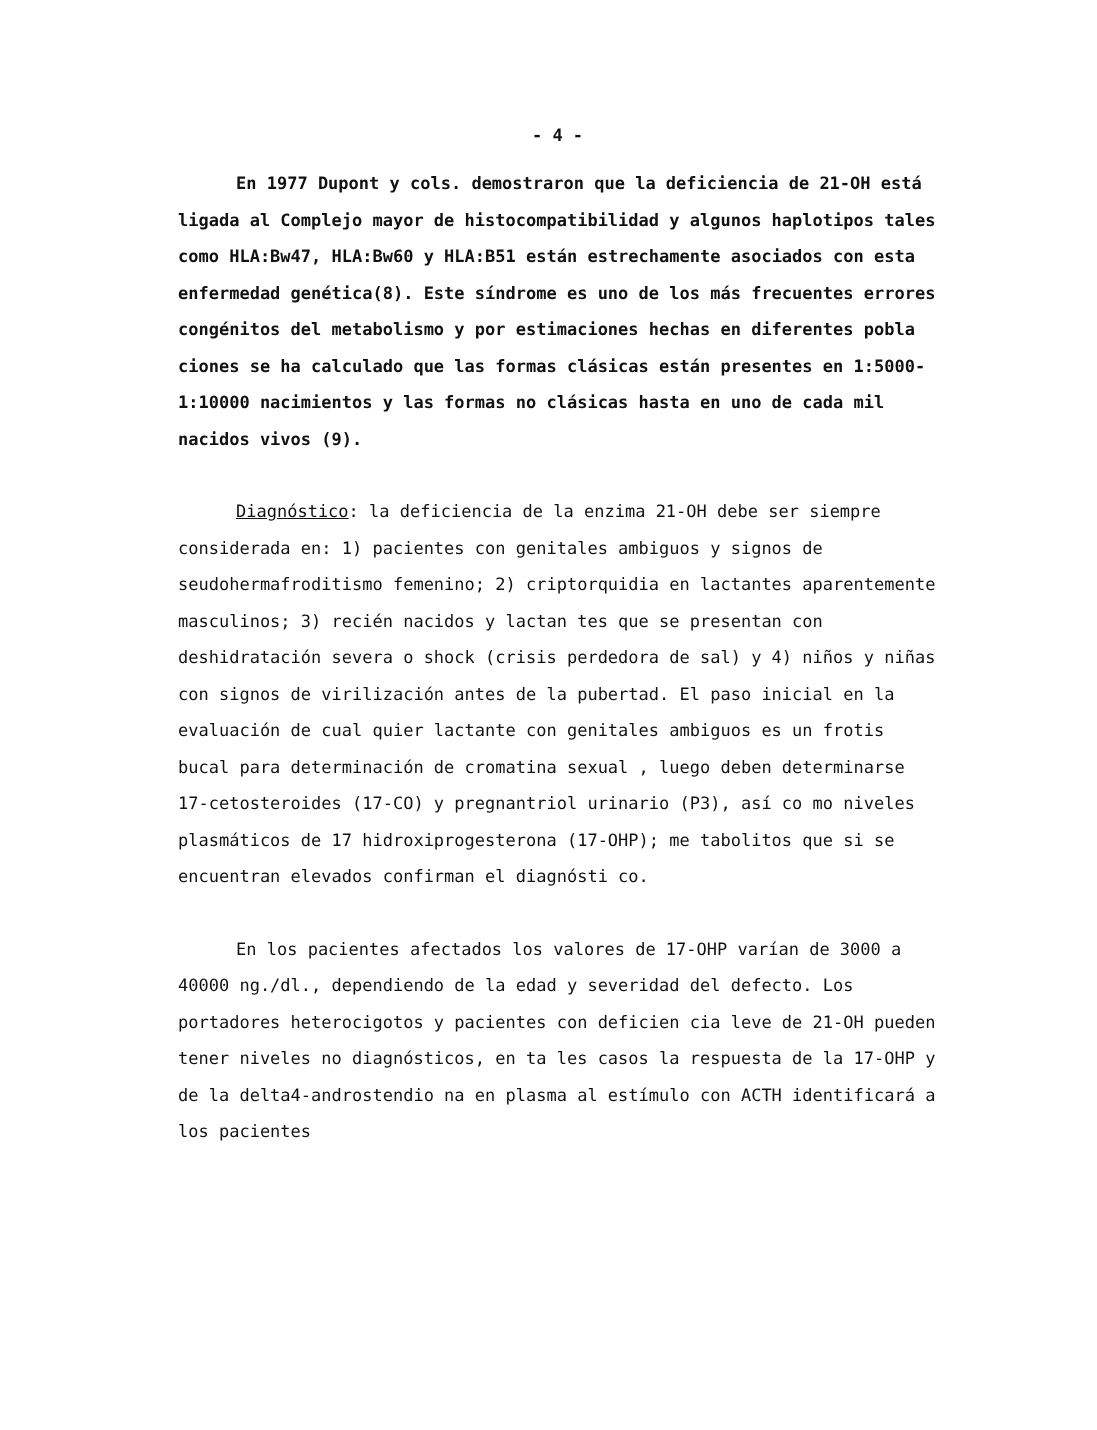- 4 -
En 1977 Dupont y cols. demostraron que la deficiencia de 21-OH está ligada al Complejo mayor de histocompatibilidad y algunos haplotipos tales como HLA:Bw47, HLA:Bw60 y HLA:B51 es tán estrechamente asociados con esta enfermedad genética(8). Este síndrome es uno de los más frecuentes errores congénitos del metabolismo y por estimaciones hechas en diferentes pobla ciones se ha calculado que las formas clásicas están presentes en 1:5000-1:10000 nacimientos y las formas no clásicas hasta en uno de cada mil nacidos vivos (9).
Diagnóstico: la deficiencia de la enzima 21-OH debe ser siempre considerada en: 1) pacientes con genitales ambiguos y signos de seudohermafroditismo femenino; 2) criptorquidia en lactantes aparentemente masculinos; 3) recién nacidos y lactan tes que se presentan con deshidratación severa o shock (crisis perdedora de sal) y 4) niños y niñas con signos de virilización antes de la pubertad. El paso inicial en la evaluación de cual quier lactante con genitales ambiguos es un frotis bucal para determinación de cromatina sexual , luego deben determinarse 17-cetosteroides (17-CO) y pregnantriol urinario (P3), así co mo niveles plasmáticos de 17 hidroxiprogesterona (17-OHP); me tabolitos que si se encuentran elevados confirman el diagnósti co.
En los pacientes afectados los valores de 17-OHP varían de 3000 a 40000 ng./dl., dependiendo de la edad y severidad del defecto. Los portadores heterocigotos y pacientes con deficien cia leve de 21-OH pueden tener niveles no diagnósticos, en ta les casos la respuesta de la 17-OHP y de la delta4-androstendio na en plasma al estímulo con ACTH identificará a los pacientes